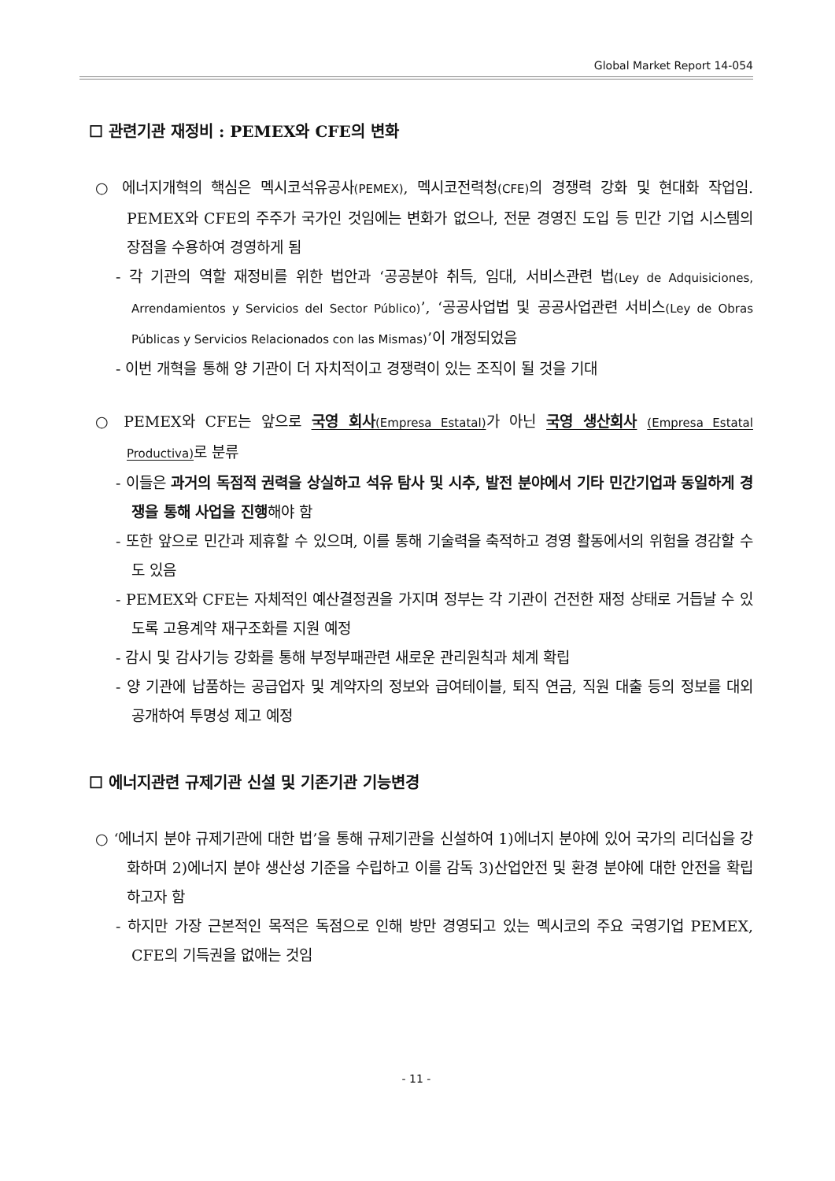Global Market Report 14-054
☐ 관련기관 재정비 : PEMEX와 CFE의 변화
○ 에너지개혁의 핵심은 멕시코석유공사(PEMEX), 멕시코전력청(CFE) 의 경쟁력 강화 및 현대화 작업임. PEMEX와 CFE의 주주가 국가인 것임에는 변화가 없으나, 전문 경영진 도입 등 민간 기업 시스템의 장점을 수용하여 경영하게 됨
- 각 기관의 역할 재정비를 위한 법안과 ‘공공분야 취득, 임대, 서비스관련 법(Ley de Adquisiciones, Arrendamientos y Servicios del Sector Público)’, ‘공공사업법 및 공공사업관련 서비스(Ley de Obras Públicas y Servicios Relacionados con las Mismas)’이 개정되었음
- 이번 개혁을 통해 양 기관이 더 자치적이고 경쟁력이 있는 조직이 될 것을 기대
○ PEMEX와 CFE는 앞으로 국영 회사(Empresa Estatal) 가 아닌 국영 생산회사 (Empresa Estatal Productiva) 로 분류
- 이들은 과거의 독점적 권력을 상실하고 석유 탐사 및 시추, 발전 분야에서 기타 민간기업과 동일하게 경쟁을 통해 사업을 진행해야 함
- 또한 앞으로 민간과 제휴할 수 있으며, 이를 통해 기술력을 축적하고 경영 활동에서의 위험을 경감할 수도 있음
- PEMEX와 CFE는 자체적인 예산결정권을 가지며 정부는 각 기관이 건전한 재정 상태로 거듭날 수 있도록 고용계약 재구조화를 지원 예정
- 감시 및 감사기능 강화를 통해 부정부패관련 새로운 관리원칙과 체계 확립
- 양 기관에 납품하는 공급업자 및 계약자의 정보와 급여테이블, 퇴직 연금, 직원 대출 등의 정보를 대외 공개하여 투명성 제고 예정
☐ 에너지관련 규제기관 신설 및 기존기관 기능변경
○ ‘에너지 분야 규제기관에 대한 법’을 통해 규제기관을 신설하여 1)에너지 분야에 있어 국가의 리더십을 강화하며 2)에너지 분야 생산성 기준을 수립하고 이를 감독 3)산업안전 및 환경 분야에 대한 안전을 확립하고자 함
- 하지만 가장 근본적인 목적은 독점으로 인해 방만 경영되고 있는 멕시코의 주요 국영기업 PEMEX, CFE의 기득권을 없애는 것임
- 11 -